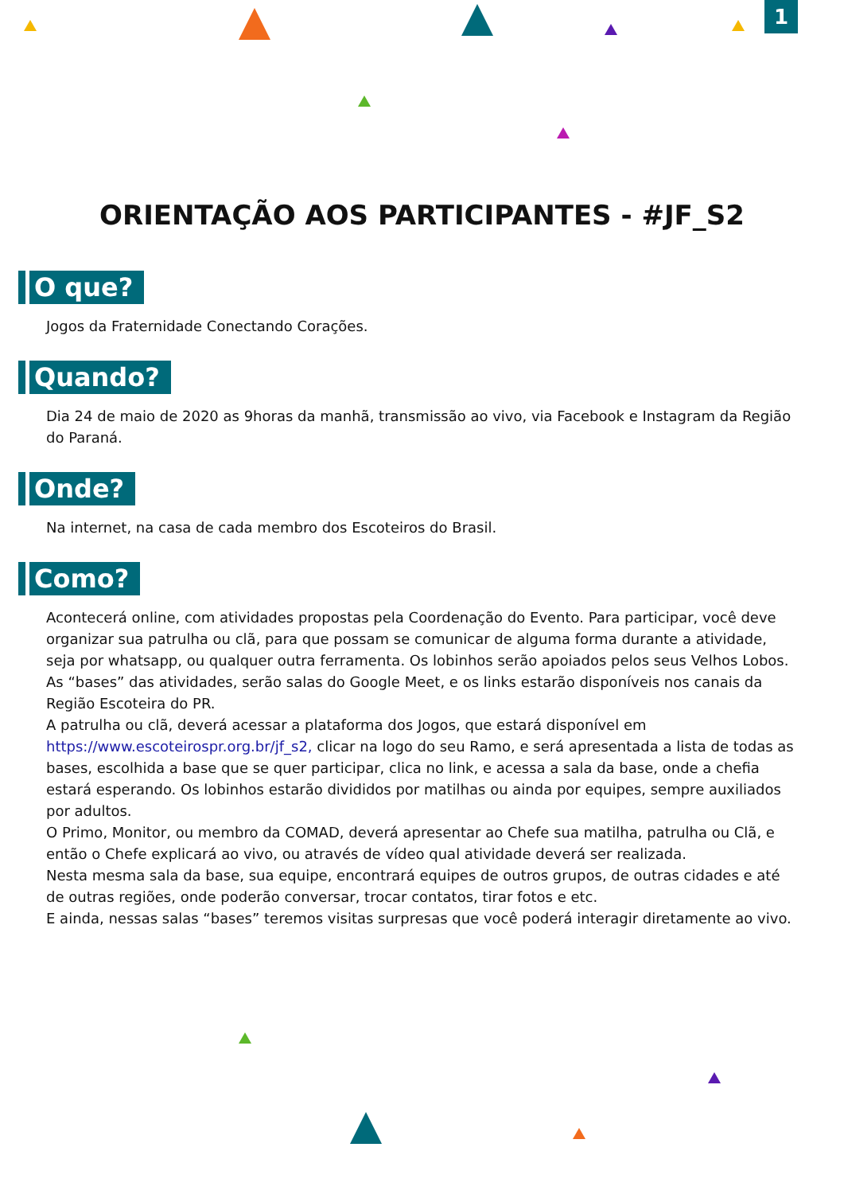1
ORIENTAÇÃO AOS PARTICIPANTES - #JF_S2
O que?
Jogos da Fraternidade Conectando Corações.
Quando?
Dia 24 de maio de 2020 as 9horas da manhã, transmissão ao vivo, via Facebook e Instagram da Região do Paraná.
Onde?
Na internet, na casa de cada membro dos Escoteiros do Brasil.
Como?
Acontecerá online, com atividades propostas pela Coordenação do Evento. Para participar, você deve organizar sua patrulha ou clã, para que possam se comunicar de alguma forma durante a atividade, seja por whatsapp, ou qualquer outra ferramenta. Os lobinhos serão apoiados pelos seus Velhos Lobos.
As “bases” das atividades, serão salas do Google Meet, e os links estarão disponíveis nos canais da Região Escoteira do PR.
A patrulha ou clã, deverá acessar a plataforma dos Jogos, que estará disponível em https://www.escoteirospr.org.br/jf_s2, clicar na logo do seu Ramo, e será apresentada a lista de todas as bases, escolhida a base que se quer participar, clica no link, e acessa a sala da base, onde a chefia estará esperando. Os lobinhos estarão divididos por matilhas ou ainda por equipes, sempre auxiliados por adultos.
O Primo, Monitor, ou membro da COMAD, deverá apresentar ao Chefe sua matilha, patrulha ou Clã, e então o Chefe explicará ao vivo, ou através de vídeo qual atividade deverá ser realizada.
Nesta mesma sala da base, sua equipe, encontrará equipes de outros grupos, de outras cidades e até de outras regiões, onde poderão conversar, trocar contatos, tirar fotos e etc.
E ainda, nessas salas “bases” teremos visitas surpresas que você poderá interagir diretamente ao vivo.